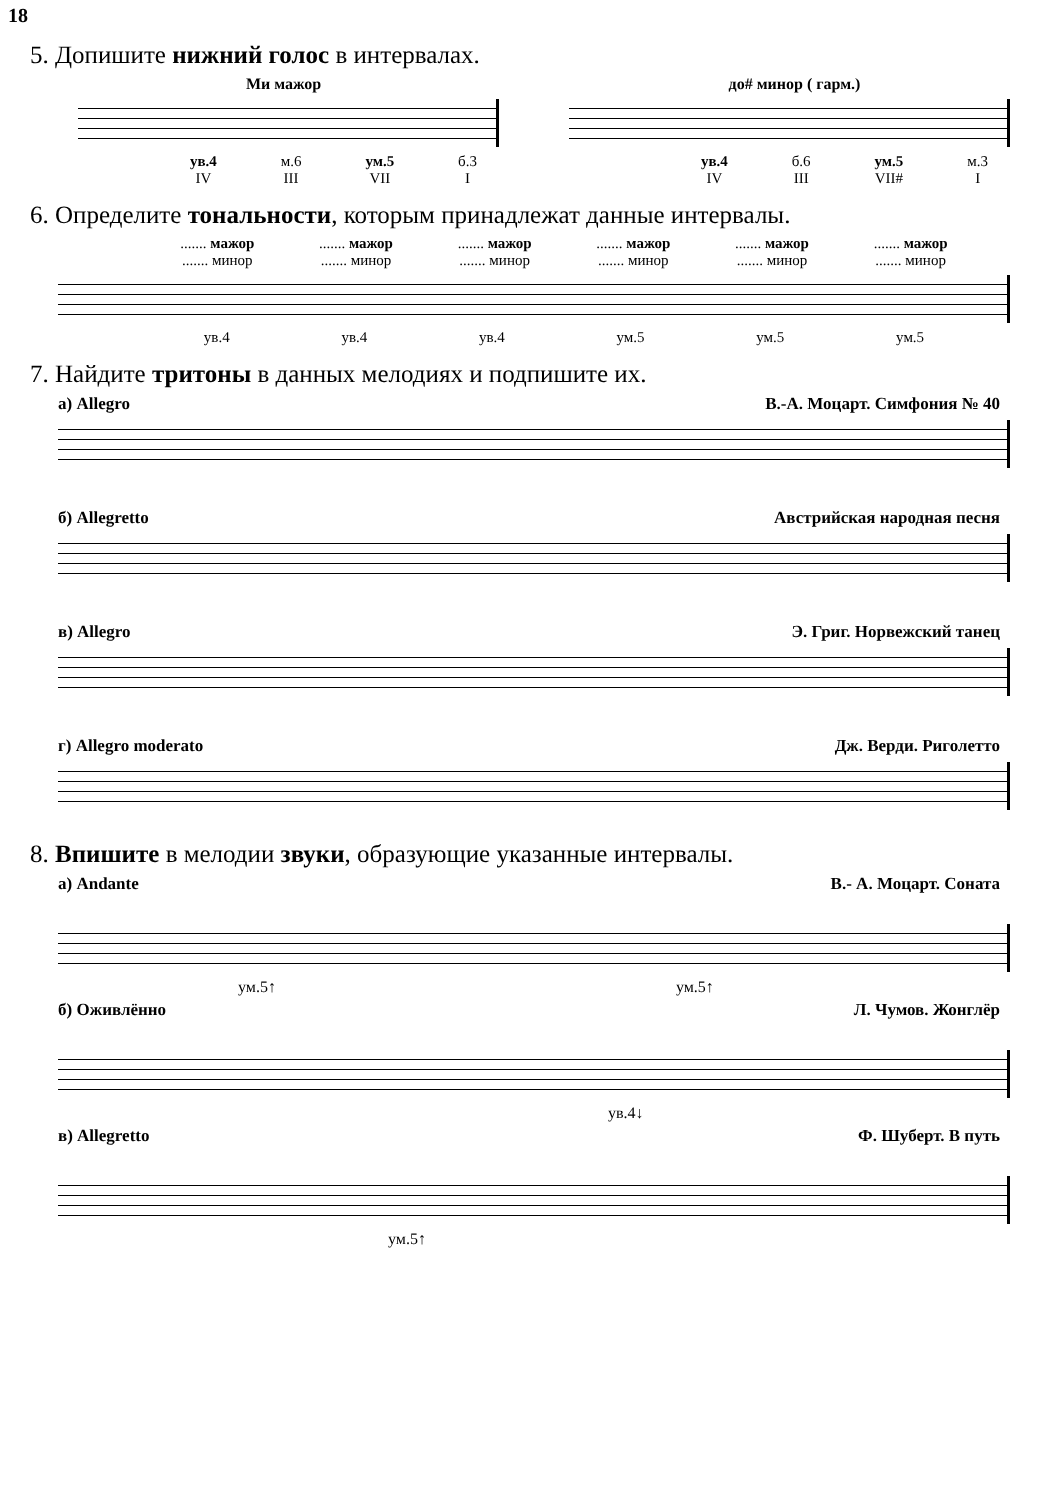18
5. Допишите нижний голос в интервалах.
Ми мажор
ув.4
IV м.6
III ум.5
VII б.3
I
до# минор ( гарм.)
ув.4
IV б.6
III ум.5
VII# м.3
I
6. Определите тональности, которым принадлежат данные интервалы.
....... мажор
....... минор ....... мажор
....... минор ....... мажор
....... минор ....... мажор
....... минор ....... мажор
....... минор ....... мажор
....... минор
ув.4 ув.4 ув.4 ум.5 ум.5 ум.5
7. Найдите тритоны в данных мелодиях и подпишите их.
а) Allegro В.-А. Моцарт. Симфония № 40
б) Allegretto Австрийская народная песня
в) Allegro Э. Григ. Норвежский танец
г) Allegro moderato Дж. Верди. Риголетто
8. Впишите в мелодии звуки, образующие указанные интервалы.
а) Andante В.- А. Моцарт. Соната
ум.5↑ ум.5↑
б) Оживлённо Л. Чумов. Жонглёр
ув.4↓
в) Allegretto Ф. Шуберт. В путь
ум.5↑